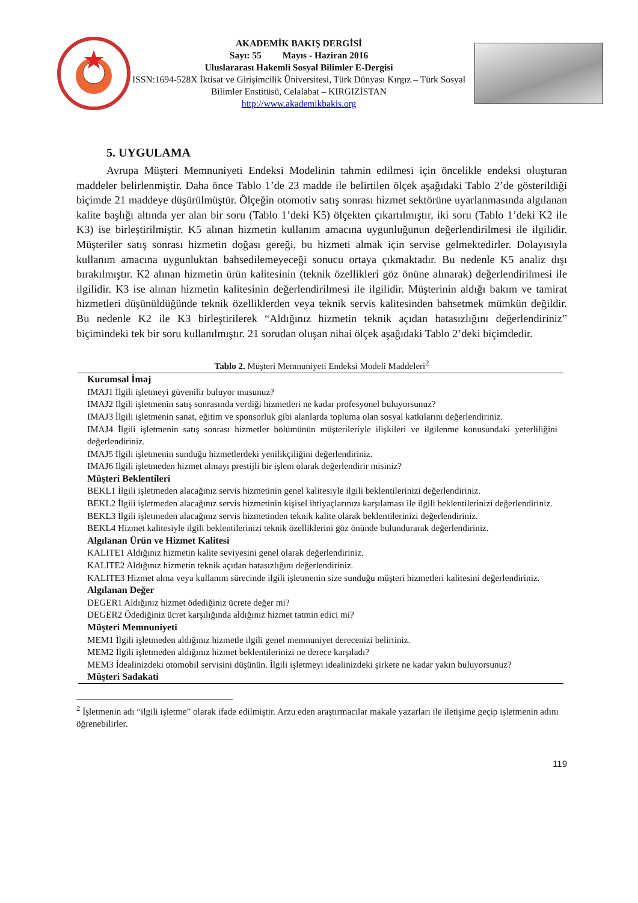AKADEMİK BAKIŞ DERGİSİ
Sayı: 55 Mayıs - Haziran 2016
Uluslararası Hakemli Sosyal Bilimler E-Dergisi
ISSN:1694-528X İktisat ve Girişimcilik Üniversitesi, Türk Dünyası Kırgız – Türk Sosyal Bilimler Enstitüsü, Celalabat – KIRGIZİSTAN
http://www.akademikbakis.org
5. UYGULAMA
Avrupa Müşteri Memnuniyeti Endeksi Modelinin tahmin edilmesi için öncelikle endeksi oluşturan maddeler belirlenmiştir. Daha önce Tablo 1’de 23 madde ile belirtilen ölçek aşağıdaki Tablo 2’de gösterildiği biçimde 21 maddeye düşürülmüştür. Ölçeğin otomotiv satış sonrası hizmet sektörüne uyarlanmasında algılanan kalite başlığı altında yer alan bir soru (Tablo 1’deki K5) ölçekten çıkartılmıştır, iki soru (Tablo 1’deki K2 ile K3) ise birleştirilmiştir. K5 alınan hizmetin kullanım amacına uygunluğunun değerlendirilmesi ile ilgilidir. Müşteriler satış sonrası hizmetin doğası gereği, bu hizmeti almak için servise gelmektedirler. Dolayısıyla kullanım amacına uygunluktan bahsedilemeyeceği sonucu ortaya çıkmaktadır. Bu nedenle K5 analiz dışı bırakılmıştır. K2 alınan hizmetin ürün kalitesinin (teknik özellikleri göz önüne alınarak) değerlendirilmesi ile ilgilidir. K3 ise alınan hizmetin kalitesinin değerlendirilmesi ile ilgilidir. Müşterinin aldığı bakım ve tamirat hizmetleri düşünüldüğünde teknik özelliklerden veya teknik servis kalitesinden bahsetmek mümkün değildir. Bu nedenle K2 ile K3 birleştirilerek “Aldığınız hizmetin teknik açıdan hatasızlığını değerlendiriniz” biçimindeki tek bir soru kullanılmıştır. 21 sorudan oluşan nihai ölçek aşağıdaki Tablo 2’deki biçimdedir.
Tablo 2. Müşteri Memnuniyeti Endeksi Modeli Maddeleri<sup>2</sup>
| Kurumsal İmaj |
| --- |
| IMAJ1 İlgili işletmeyi güvenilir buluyor musunuz? |
| IMAJ2 İlgili işletmenin satış sonrasında verdiği hizmetleri ne kadar profesyonel buluyorsunuz? |
| IMAJ3 İlgili işletmenin sanat, eğitim ve sponsorluk gibi alanlarda topluma olan sosyal katkılarını değerlendiriniz. |
| IMAJ4 İlgili işletmenin satış sonrası hizmetler bölümünün müşterileriyle ilişkileri ve ilgilenme konusundaki yeterliliğini değerlendiriniz. |
| IMAJ5 İlgili işletmenin sunduğu hizmetlerdeki yenilikçiliğini değerlendiriniz. |
| IMAJ6 İlgili işletmeden hizmet almayı prestijli bir işlem olarak değerlendirir misiniz? |
| Müşteri Beklentileri |
| BEKL1 İlgili işletmeden alacağınız servis hizmetinin genel kalitesiyle ilgili beklentilerinizi değerlendiriniz. |
| BEKL2 İlgili işletmeden alacağınız servis hizmetinin kişisel ihtiyaçlarınızı karşılaması ile ilgili beklentilerinizi değerlendiriniz. |
| BEKL3 İlgili işletmeden alacağınız servis hizmetinden teknik kalite olarak beklentilerinizi değerlendiriniz. |
| BEKL4 Hizmet kalitesiyle ilgili beklentilerinizi teknik özelliklerini göz önünde bulundurarak değerlendiriniz. |
| Algılanan Ürün ve Hizmet Kalitesi |
| KALITE1 Aldığınız hizmetin kalite seviyesini genel olarak değerlendiriniz. |
| KALITE2 Aldığınız hizmetin teknik açıdan hatasızlığını değerlendiriniz. |
| KALITE3 Hizmet alma veya kullanım sürecinde ilgili işletmenin size sunduğu müşteri hizmetleri kalitesini değerlendiriniz. |
| Algılanan Değer |
| DEGER1 Aldığınız hizmet ödediğiniz ücrete değer mi? |
| DEGER2 Ödediğiniz ücret karşılığında aldığınız hizmet tatmin edici mi? |
| Müşteri Memnuniyeti |
| MEM1 İlgili işletmeden aldığınız hizmetle ilgili genel memnuniyet derecenizi belirtiniz. |
| MEM2 İlgili işletmeden aldığınız hizmet beklentilerinizi ne derece karşıladı? |
| MEM3 İdealinizdeki otomobil servisini düşünün. İlgili işletmeyi idealinizdeki şirkete ne kadar yakın buluyorsunuz? |
| Müşteri Sadakati |
<sup>2</sup> İşletmenin adı “ilgili işletme” olarak ifade edilmiştir. Arzu eden araştırmacılar makale yazarları ile iletişime geçip işletmenin adını öğrenebilirler.
119